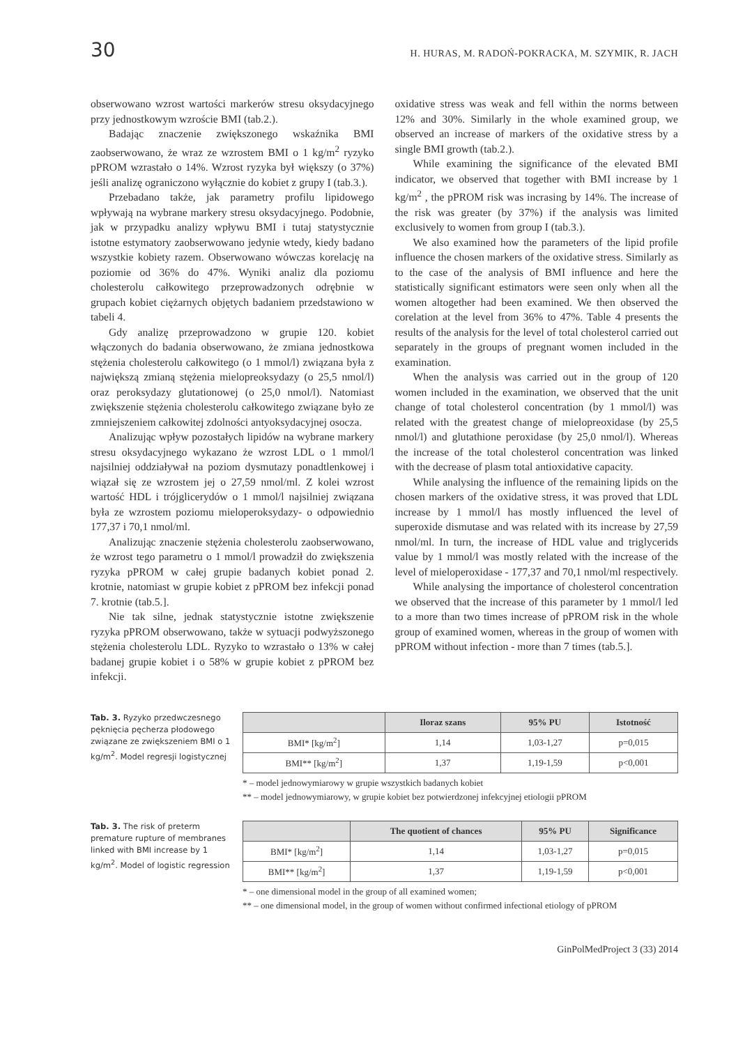30 H. HURAS, M. RADOŃ-POKRACKA, M. SZYMIK, R. JACH
obserwowano wzrost wartości markerów stresu oksydacyjnego przy jednostkowym wzroście BMI (tab.2.).
Badając znaczenie zwiększonego wskaźnika BMI zaobserwowano, że wraz ze wzrostem BMI o 1 kg/m<sup>2</sup> ryzyko pPROM wzrastało o 14%. Wzrost ryzyka był większy (o 37%) jeśli analizę ograniczono wyłącznie do kobiet z grupy I (tab.3.).
Przebadano także, jak parametry profilu lipidowego wpływają na wybrane markery stresu oksydacyjnego. Podobnie, jak w przypadku analizy wpływu BMI i tutaj statystycznie istotne estymatory zaobserwowano jedynie wtedy, kiedy badano wszystkie kobiety razem. Obserwowano wówczas korelację na poziomie od 36% do 47%. Wyniki analiz dla poziomu cholesterolu całkowitego przeprowadzonych odrębnie w grupach kobiet ciężarnych objętych badaniem przedstawiono w tabeli 4.
Gdy analizę przeprowadzono w grupie 120. kobiet włączonych do badania obserwowano, że zmiana jednostkowa stężenia cholesterolu całkowitego (o 1 mmol/l) związana była z największą zmianą stężenia mielopreoksydazy (o 25,5 nmol/l) oraz peroksydazy glutationowej (o 25,0 nmol/l). Natomiast zwiększenie stężenia cholesterolu całkowitego związane było ze zmniejszeniem całkowitej zdolności antyoksydacyjnej osocza.
Analizując wpływ pozostałych lipidów na wybrane markery stresu oksydacyjnego wykazano że wzrost LDL o 1 mmol/l najsilniej oddziaływał na poziom dysmutazy ponadtlenkowej i wiązał się ze wzrostem jej o 27,59 nmol/ml. Z kolei wzrost wartość HDL i trójglicerydów o 1 mmol/l najsilniej związana była ze wzrostem poziomu mieloperoksydazy- o odpowiednio 177,37 i 70,1 nmol/ml.
Analizując znaczenie stężenia cholesterolu zaobserwowano, że wzrost tego parametru o 1 mmol/l prowadził do zwiększenia ryzyka pPROM w całej grupie badanych kobiet ponad 2. krotnie, natomiast w grupie kobiet z pPROM bez infekcji ponad 7. krotnie (tab.5.].
Nie tak silne, jednak statystycznie istotne zwiększenie ryzyka pPROM obserwowano, także w sytuacji podwyższonego stężenia cholesterolu LDL. Ryzyko to wzrastało o 13% w całej badanej grupie kobiet i o 58% w grupie kobiet z pPROM bez infekcji.
oxidative stress was weak and fell within the norms between 12% and 30%. Similarly in the whole examined group, we observed an increase of markers of the oxidative stress by a single BMI growth (tab.2.).
While examining the significance of the elevated BMI indicator, we observed that together with BMI increase by 1 kg/m<sup>2</sup> , the pPROM risk was incrasing by 14%. The increase of the risk was greater (by 37%) if the analysis was limited exclusively to women from group I (tab.3.).
We also examined how the parameters of the lipid profile influence the chosen markers of the oxidative stress. Similarly as to the case of the analysis of BMI influence and here the statistically significant estimators were seen only when all the women altogether had been examined. We then observed the corelation at the level from 36% to 47%. Table 4 presents the results of the analysis for the level of total cholesterol carried out separately in the groups of pregnant women included in the examination.
When the analysis was carried out in the group of 120 women included in the examination, we observed that the unit change of total cholesterol concentration (by 1 mmol/l) was related with the greatest change of mielopreoxidase (by 25,5 nmol/l) and glutathione peroxidase (by 25,0 nmol/l). Whereas the increase of the total cholesterol concentration was linked with the decrease of plasm total antioxidative capacity.
While analysing the influence of the remaining lipids on the chosen markers of the oxidative stress, it was proved that LDL increase by 1 mmol/l has mostly influenced the level of superoxide dismutase and was related with its increase by 27,59 nmol/ml. In turn, the increase of HDL value and triglycerids value by 1 mmol/l was mostly related with the increase of the level of mieloperoxidase - 177,37 and 70,1 nmol/ml respectively.
While analysing the importance of cholesterol concentration we observed that the increase of this parameter by 1 mmol/l led to a more than two times increase of pPROM risk in the whole group of examined women, whereas in the group of women with pPROM without infection - more than 7 times (tab.5.].
Tab. 3. Ryzyko przedwczesnego pęknięcia pęcherza płodowego związane ze zwiększeniem BMI o 1 kg/m<sup>2</sup>. Model regresji logistycznej
| | Iloraz szans | 95% PU | Istotność |
| --- | --- | --- | --- |
| BMI* [kg/m<sup>2</sup>] | 1,14 | 1,03-1,27 | p=0,015 |
| BMI** [kg/m<sup>2</sup>] | 1,37 | 1,19-1,59 | p<0,001 |
* – model jednowymiarowy w grupie wszystkich badanych kobiet
** – model jednowymiarowy, w grupie kobiet bez potwierdzonej infekcyjnej etiologii pPROM
Tab. 3. The risk of preterm premature rupture of membranes linked with BMI increase by 1 kg/m<sup>2</sup>. Model of logistic regression
| | The quotient of chances | 95% PU | Significance |
| --- | --- | --- | --- |
| BMI* [kg/m<sup>2</sup>] | 1,14 | 1,03-1,27 | p=0,015 |
| BMI** [kg/m<sup>2</sup>] | 1,37 | 1,19-1,59 | p<0,001 |
* – one dimensional model in the group of all examined women;
** – one dimensional model, in the group of women without confirmed infectional etiology of pPROM
GinPolMedProject 3 (33) 2014